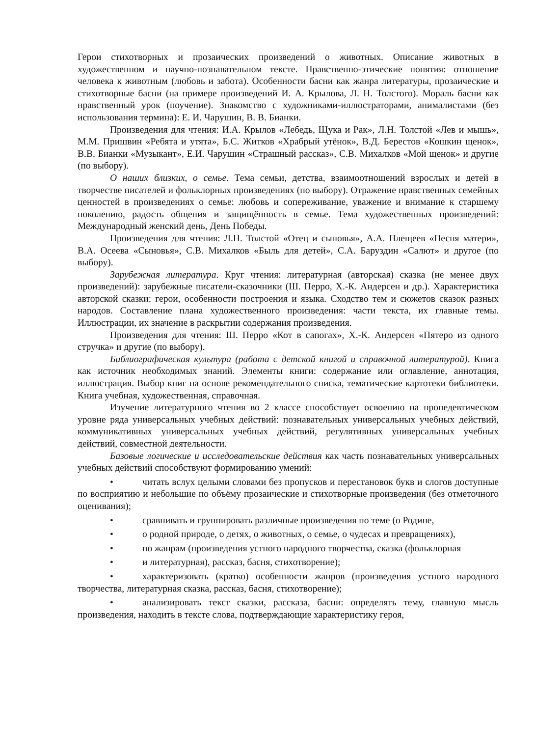Герои стихотворных и прозаических произведений о животных. Описание животных в художественном и научно-познавательном тексте. Нравственно-этические понятия: отношение человека к животным (любовь и забота). Особенности басни как жанра литературы, прозаические и стихотворные басни (на примере произведений И. А. Крылова, Л. Н. Толстого). Мораль басни как нравственный урок (поучение). Знакомство с художниками-иллюстраторами, анималистами (без использования термина): Е. И. Чарушин, В. В. Бианки.
Произведения для чтения: И.А. Крылов «Лебедь, Щука и Рак», Л.Н. Толстой «Лев и мышь», М.М. Пришвин «Ребята и утята», Б.С. Житков «Храбрый утёнок», В.Д. Берестов «Кошкин щенок», В.В. Бианки «Музыкант», Е.И. Чарушин «Страшный рассказ», С.В. Михалков «Мой щенок» и другие (по выбору).
О наших близких, о семье. Тема семьи, детства, взаимоотношений взрослых и детей в творчестве писателей и фольклорных произведениях (по выбору). Отражение нравственных семейных ценностей в произведениях о семье: любовь и сопереживание, уважение и внимание к старшему поколению, радость общения и защищённость в семье. Тема художественных произведений: Международный женский день, День Победы.
Произведения для чтения: Л.Н. Толстой «Отец и сыновья», А.А. Плещеев «Песня матери», В.А. Осеева «Сыновья», С.В. Михалков «Быль для детей», С.А. Баруздин «Салют» и другое (по выбору).
Зарубежная литература. Круг чтения: литературная (авторская) сказка (не менее двух произведений): зарубежные писатели-сказочники (Ш. Перро, Х.-К. Андерсен и др.). Характеристика авторской сказки: герои, особенности построения и языка. Сходство тем и сюжетов сказок разных народов. Составление плана художественного произведения: части текста, их главные темы. Иллюстрации, их значение в раскрытии содержания произведения.
Произведения для чтения: Ш. Перро «Кот в сапогах», Х.-К. Андерсен «Пятеро из одного стручка» и другие (по выбору).
Библиографическая культура (работа с детской книгой и справочной литературой). Книга как источник необходимых знаний. Элементы книги: содержание или оглавление, аннотация, иллюстрация. Выбор книг на основе рекомендательного списка, тематические картотеки библиотеки. Книга учебная, художественная, справочная.
Изучение литературного чтения во 2 классе способствует освоению на пропедевтическом уровне ряда универсальных учебных действий: познавательных универсальных учебных действий, коммуникативных универсальных учебных действий, регулятивных универсальных учебных действий, совместной деятельности.
Базовые логические и исследовательские действия как часть познавательных универсальных учебных действий способствуют формированию умений:
• читать вслух целыми словами без пропусков и перестановок букв и слогов доступные по восприятию и небольшие по объёму прозаические и стихотворные произведения (без отметочного оценивания);
• сравнивать и группировать различные произведения по теме (о Родине,
• о родной природе, о детях, о животных, о семье, о чудесах и превращениях),
• по жанрам (произведения устного народного творчества, сказка (фольклорная
• и литературная), рассказ, басня, стихотворение);
• характеризовать (кратко) особенности жанров (произведения устного народного творчества, литературная сказка, рассказ, басня, стихотворение);
• анализировать текст сказки, рассказа, басни: определять тему, главную мысль произведения, находить в тексте слова, подтверждающие характеристику героя,